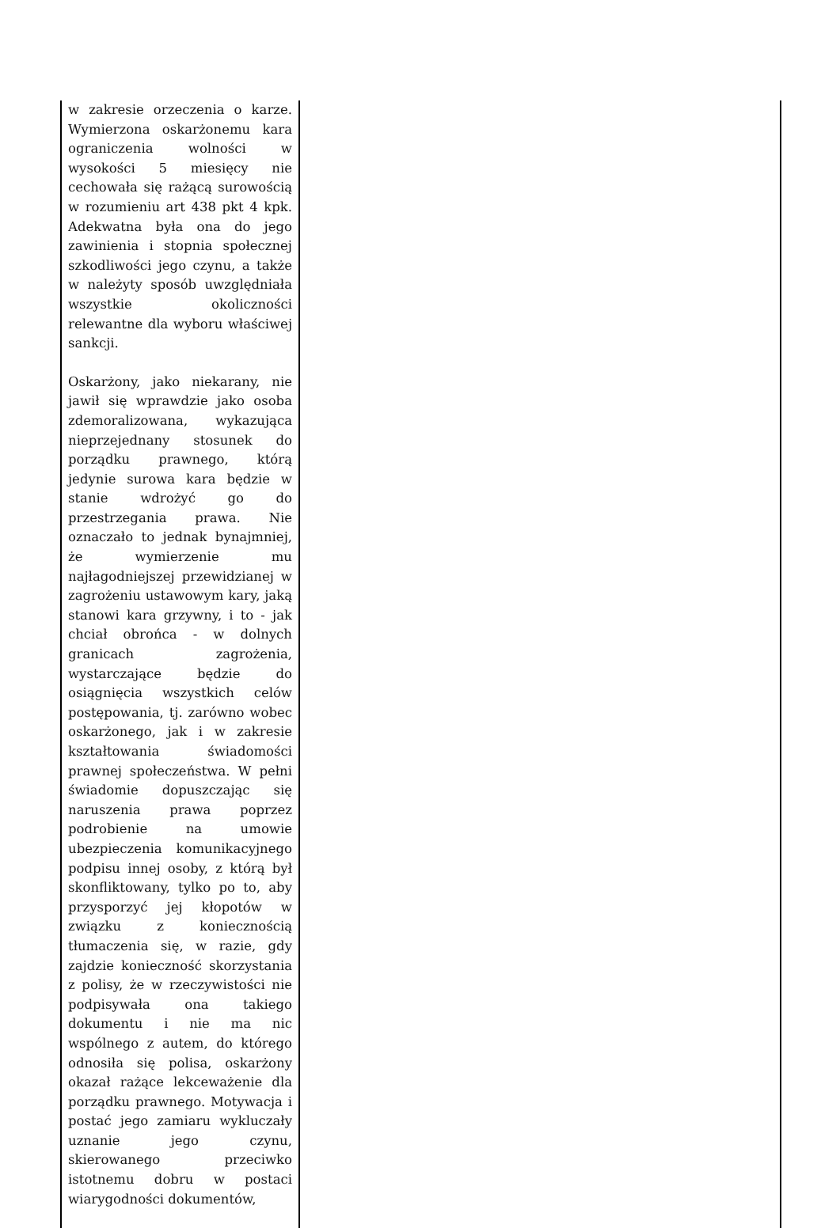| w zakresie orzeczenia o karze. Wymierzona oskarżonemu kara ograniczenia wolności w wysokości 5 miesięcy nie cechowała się rażącą surowością w rozumieniu art 438 pkt 4 kpk. Adekwatna była ona do jego zawinienia i stopnia społecznej szkodliwości jego czynu, a także w należyty sposób uwzględniała wszystkie okoliczności relewantne dla wyboru właściwej sankcji. Oskarżony, jako niekarany, nie jawił się wprawdzie jako osoba zdemoralizowana, wykazująca nieprzejednany stosunek do porządku prawnego, którą jedynie surowa kara będzie w stanie wdrożyć go do przestrzegania prawa. Nie oznaczało to jednak bynajmniej, że wymierzenie mu najłagodniejszej przewidzianej w zagrożeniu ustawowym kary, jaką stanowi kara grzywny, i to - jak chciał obrońca - w dolnych granicach zagrożenia, wystarczające będzie do osiągnięcia wszystkich celów postępowania, tj. zarówno wobec oskarżonego, jak i w zakresie kształtowania świadomości prawnej społeczeństwa. W pełni świadomie dopuszczając się naruszenia prawa poprzez podrobienie na umowie ubezpieczenia komunikacyjnego podpisu innej osoby, z którą był skonfliktowany, tylko po to, aby przysporzyć jej kłopotów w związku z koniecznością tłumaczenia się, w razie, gdy zajdzie konieczność skorzystania z polisy, że w rzeczywistości nie podpisywała ona takiego dokumentu i nie ma nic wspólnego z autem, do którego odnosiła się polisa, oskarżony okazał rażące lekceważenie dla porządku prawnego. Motywacja i postać jego zamiaru wykluczały uznanie jego czynu, skierowanego przeciwko istotnemu dobru w postaci wiarygodności dokumentów, | |